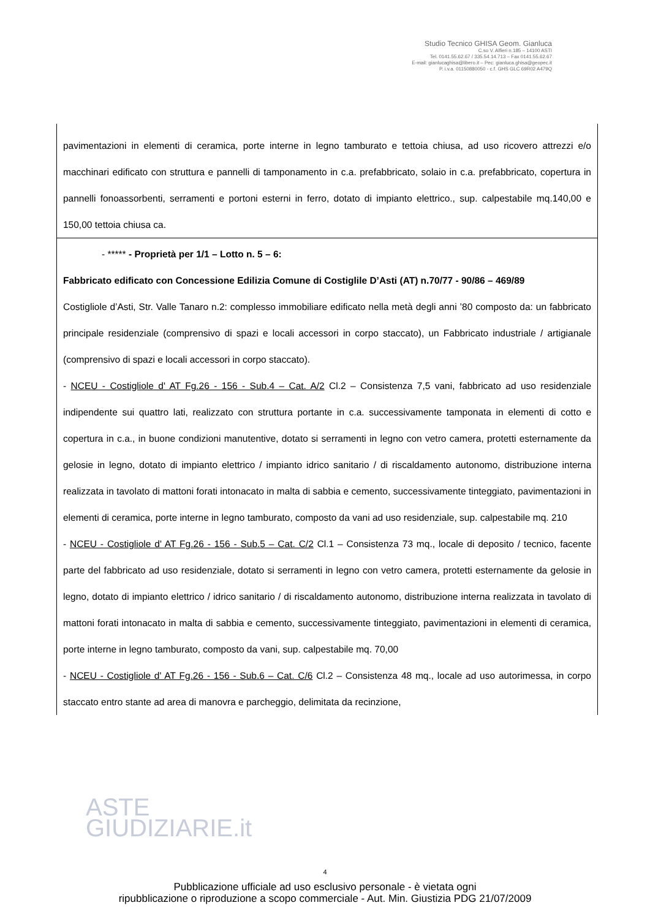Studio Tecnico GHISA Geom. Gianluca
C.so V. Alfieri n.185 – 14100 ASTI
Tel. 0141.55.62.67 / 335.54.14.713 – Fax 0141.55.62.67
E-mail: gianlucaghisa@libero.it – Pec: gianluca.ghisa@geopec.it
P. i.v.a. 01150880050 - c.f. GHS GLC 69R02 A479Q
| pavimentazioni in elementi di ceramica, porte interne in legno tamburato e tettoia chiusa, ad uso ricovero attrezzi e/o macchinari edificato con struttura e pannelli di tamponamento in c.a. prefabbricato, solaio in c.a. prefabbricato, copertura in pannelli fonoassorbenti, serramenti e portoni esterni in ferro, dotato di impianto elettrico., sup. calpestabile mq.140,00 e 150,00 tettoia chiusa ca. |
| - ***** - Proprietà per 1/1 – Lotto n. 5 – 6: Fabbricato edificato con Concessione Edilizia Comune di Costiglile D’Asti (AT) n.70/77 - 90/86 – 469/89 Costigliole d’Asti, Str. Valle Tanaro n.2: complesso immobiliare edificato nella metà degli anni ’80 composto da: un fabbricato principale residenziale (comprensivo di spazi e locali accessori in corpo staccato), un Fabbricato industriale / artigianale (comprensivo di spazi e locali accessori in corpo staccato). - NCEU - Costigliole d' AT Fg.26 - 156 - Sub.4 – Cat. A/2 Cl.2 – Consistenza 7,5 vani, fabbricato ad uso residenziale indipendente sui quattro lati, realizzato con struttura portante in c.a. successivamente tamponata in elementi di cotto e copertura in c.a., in buone condizioni manutentive, dotato si serramenti in legno con vetro camera, protetti esternamente da gelosie in legno, dotato di impianto elettrico / impianto idrico sanitario / di riscaldamento autonomo, distribuzione interna realizzata in tavolato di mattoni forati intonacato in malta di sabbia e cemento, successivamente tinteggiato, pavimentazioni in elementi di ceramica, porte interne in legno tamburato, composto da vani ad uso residenziale, sup. calpestabile mq. 210 - NCEU - Costigliole d' AT Fg.26 - 156 - Sub.5 – Cat. C/2 Cl.1 – Consistenza 73 mq., locale di deposito / tecnico, facente parte del fabbricato ad uso residenziale, dotato si serramenti in legno con vetro camera, protetti esternamente da gelosie in legno, dotato di impianto elettrico / idrico sanitario / di riscaldamento autonomo, distribuzione interna realizzata in tavolato di mattoni forati intonacato in malta di sabbia e cemento, successivamente tinteggiato, pavimentazioni in elementi di ceramica, porte interne in legno tamburato, composto da vani, sup. calpestabile mq. 70,00 - NCEU - Costigliole d' AT Fg.26 - 156 - Sub.6 – Cat. C/6 Cl.2 – Consistenza 48 mq., locale ad uso autorimessa, in corpo staccato entro stante ad area di manovra e parcheggio, delimitata da recinzione, |
ASTE
GIUDIZIARIE.it
4
Pubblicazione ufficiale ad uso esclusivo personale - è vietata ogni
ripubblicazione o riproduzione a scopo commerciale - Aut. Min. Giustizia PDG 21/07/2009